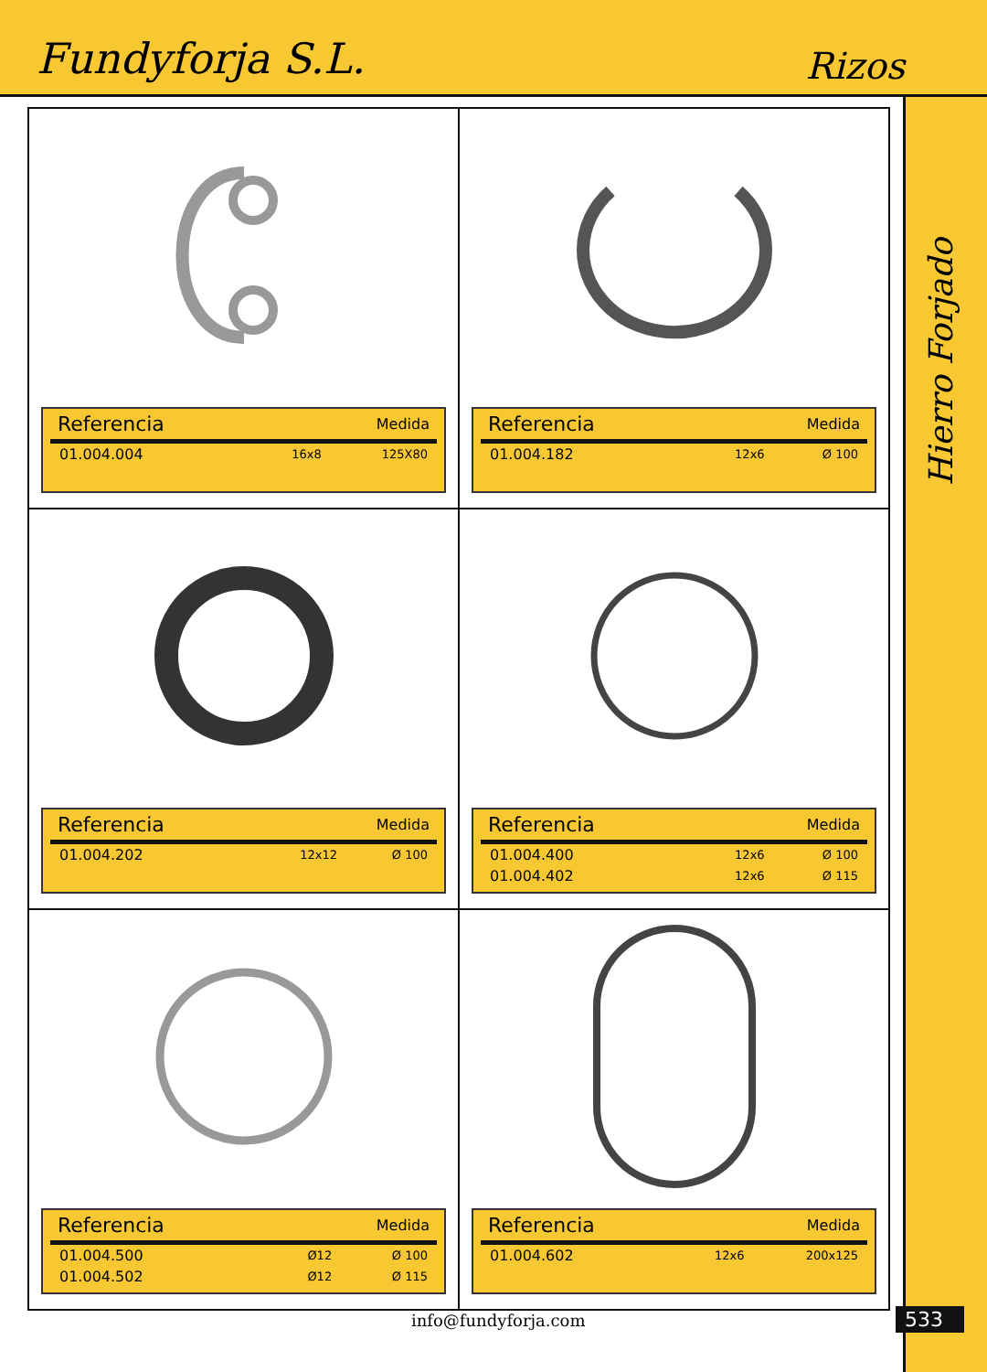Fundyforja S.L.
Rizos
| Referencia | Medida | |
| --- | --- | --- |
| 01.004.004 | 16x8 | 125X80 |
| Referencia | Medida | |
| --- | --- | --- |
| 01.004.182 | 12x6 | Ø 100 |
| Referencia | Medida | |
| --- | --- | --- |
| 01.004.202 | 12x12 | Ø 100 |
| Referencia | Medida | |
| --- | --- | --- |
| 01.004.400 | 12x6 | Ø 100 |
| 01.004.402 | 12x6 | Ø 115 |
| Referencia | Medida | |
| --- | --- | --- |
| 01.004.500 | Ø12 | Ø 100 |
| 01.004.502 | Ø12 | Ø 115 |
| Referencia | Medida | |
| --- | --- | --- |
| 01.004.602 | 12x6 | 200x125 |
Hierro Forjado
info@fundyforja.com 533